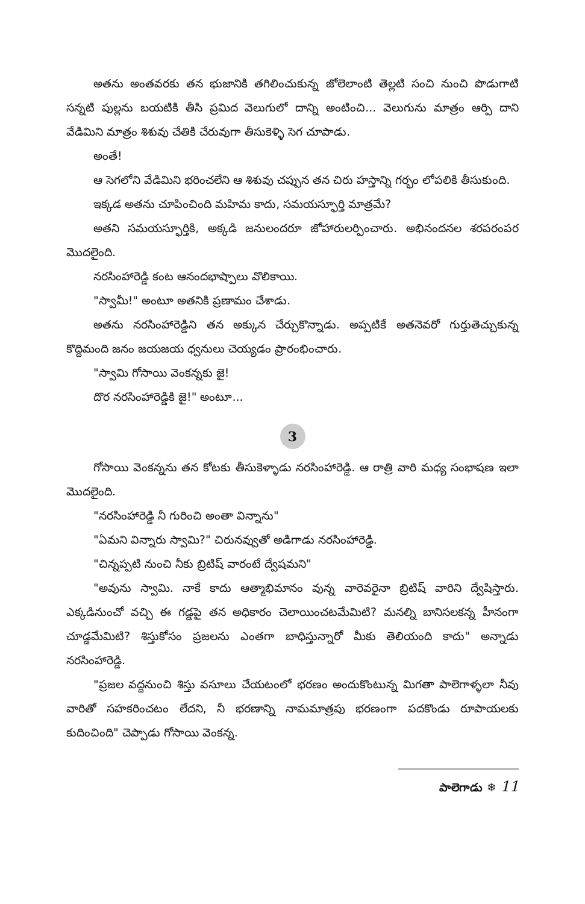అతను అంతవరకు తన భుజానికి తగిలించుకున్న జోలెలాంటి తెల్లటి సంచి నుంచి పొడుగాటి సన్నటి పుల్లను బయటికి తీసి ప్రమిద వెలుగులో దాన్ని అంటించి... వెలుగును మాత్రం ఆర్పి దాని వేడిమిని మాత్రం శిశువు చేతికి చేరువుగా తీసుకెళ్ళి సెగ చూపాడు.
అంతే!
ఆ సెగలోని వేడిమిని భరించలేని ఆ శిశువు చప్పున తన చిరు హస్తాన్ని గర్భం లోపలికి తీసుకుంది.
ఇక్కడ అతను చూపించింది మహిమ కాదు, సమయస్ఫూర్తి మాత్రమే?
అతని సమయస్ఫూర్తికి, అక్కడి జనులందరూ జోహారులర్పించారు. అభినందనల శరపరంపర మొదలైంది.
నరసింహారెడ్డి కంట ఆనందభాష్పాలు వొలికాయి.
"స్వామీ!" అంటూ అతనికి ప్రణామం చేశాడు.
అతను నరసింహారెడ్డిని తన అక్కున చేర్చుకొన్నాడు. అప్పటికే అతనెవరో గుర్తుతెచ్చుకున్న కొద్దిమంది జనం జయజయ ధ్వనులు చెయ్యడం ప్రారంభించారు.
"స్వామి గోసాయి వెంకన్నకు జై!
దొర నరసింహారెడ్డికి జై!" అంటూ...
3
గోసాయి వెంకన్నను తన కోటకు తీసుకెళ్ళాడు నరసింహారెడ్డి. ఆ రాత్రి వారి మధ్య సంభాషణ ఇలా మొదలైంది.
"నరసింహారెడ్డి నీ గురించి అంతా విన్నాను"
"ఏమని విన్నారు స్వామి?" చిరునవ్వుతో అడిగాడు నరసింహారెడ్డి.
"చిన్నప్పటి నుంచి నీకు బ్రిటిష్ వారంటే ద్వేషమని"
"అవును స్వామి. నాకే కాదు ఆత్మాభిమానం వున్న వారెవరైనా బ్రిటిష్ వారిని ద్వేషిస్తారు. ఎక్కడినుంచో వచ్చి ఈ గడ్డపై తన అధికారం చెలాయించటమేమిటి? మనల్ని బానిసలకన్న హీనంగా చూడ్డమేమిటి? శిస్తుకోసం ప్రజలను ఎంతగా బాధిస్తున్నారో మీకు తెలియంది కాదు" అన్నాడు నరసింహారెడ్డి.
"ప్రజల వద్దనుంచి శిస్తు వసూలు చేయటంలో భరణం అందుకొంటున్న మిగతా పాలెగాళ్ళలా నీవు వారితో సహకరించటం లేదని, నీ భరణాన్ని నామమాత్రపు భరణంగా పదకొండు రూపాయలకు కుదించింది" చెప్పాడు గోసాయి వెంకన్న.
పాలెగాడు ❄ 11